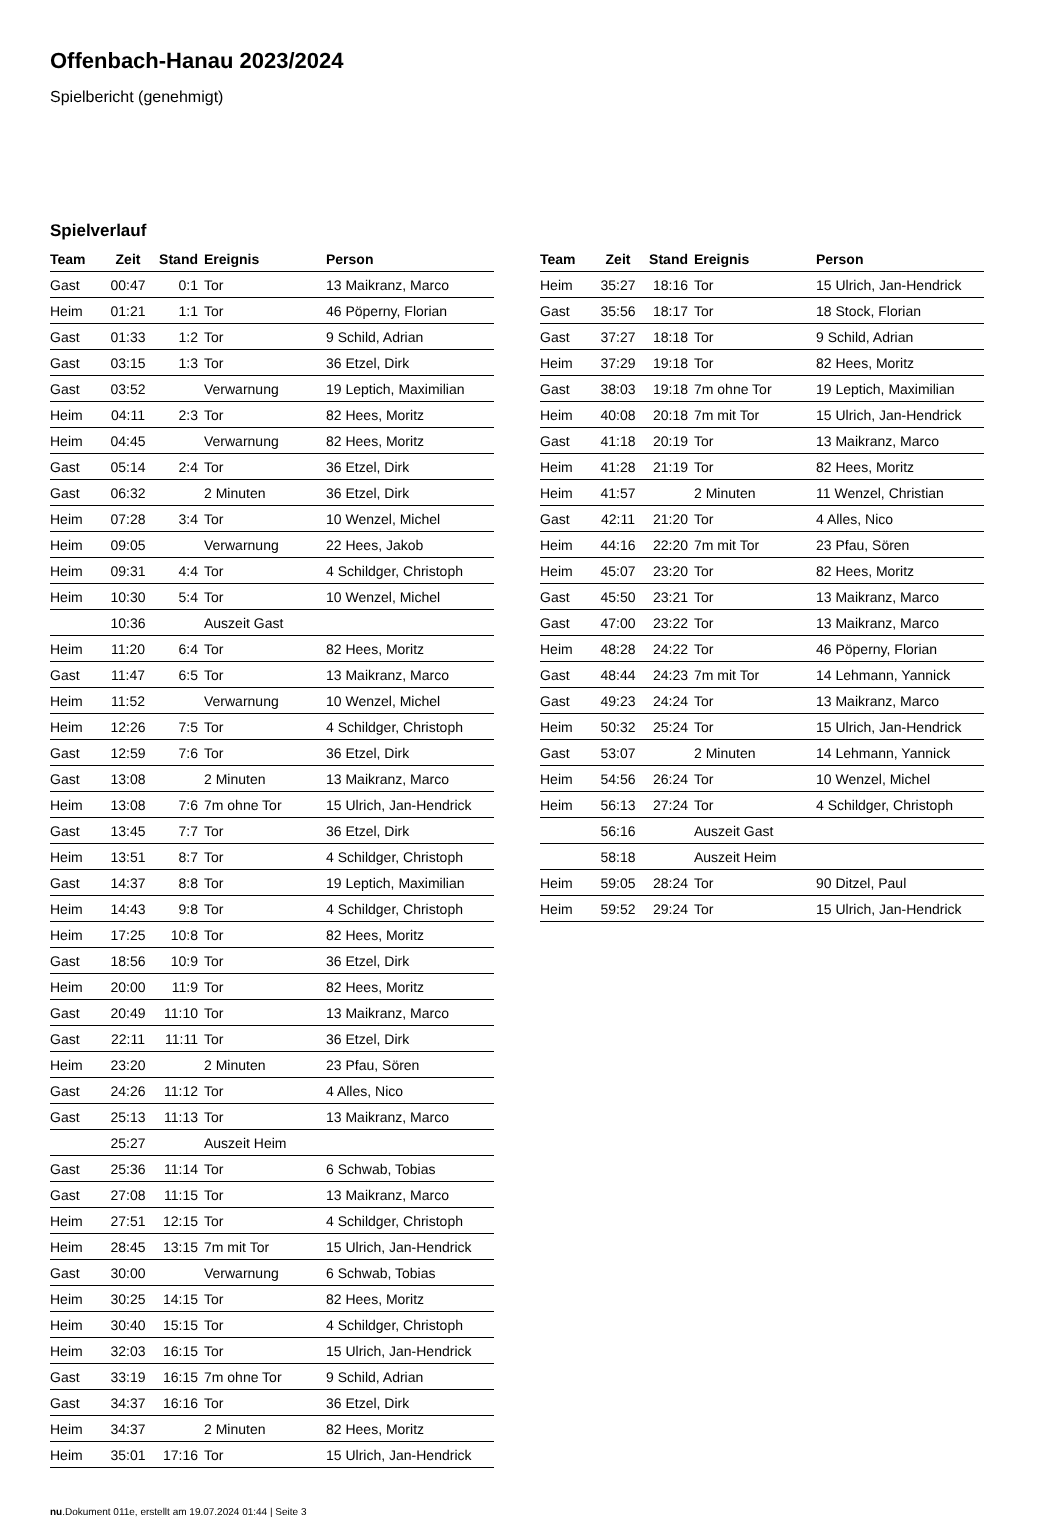Offenbach-Hanau 2023/2024
Spielbericht (genehmigt)
Spielverlauf
| Team | Zeit | Stand | Ereignis | Person |
| --- | --- | --- | --- | --- |
| Gast | 00:47 | 0:1 | Tor | 13 Maikranz, Marco |
| Heim | 01:21 | 1:1 | Tor | 46 Pöperny, Florian |
| Gast | 01:33 | 1:2 | Tor | 9 Schild, Adrian |
| Gast | 03:15 | 1:3 | Tor | 36 Etzel, Dirk |
| Gast | 03:52 | | Verwarnung | 19 Leptich, Maximilian |
| Heim | 04:11 | 2:3 | Tor | 82 Hees, Moritz |
| Heim | 04:45 | | Verwarnung | 82 Hees, Moritz |
| Gast | 05:14 | 2:4 | Tor | 36 Etzel, Dirk |
| Gast | 06:32 | | 2 Minuten | 36 Etzel, Dirk |
| Heim | 07:28 | 3:4 | Tor | 10 Wenzel, Michel |
| Heim | 09:05 | | Verwarnung | 22 Hees, Jakob |
| Heim | 09:31 | 4:4 | Tor | 4 Schildger, Christoph |
| Heim | 10:30 | 5:4 | Tor | 10 Wenzel, Michel |
| | 10:36 | | Auszeit Gast | |
| Heim | 11:20 | 6:4 | Tor | 82 Hees, Moritz |
| Gast | 11:47 | 6:5 | Tor | 13 Maikranz, Marco |
| Heim | 11:52 | | Verwarnung | 10 Wenzel, Michel |
| Heim | 12:26 | 7:5 | Tor | 4 Schildger, Christoph |
| Gast | 12:59 | 7:6 | Tor | 36 Etzel, Dirk |
| Gast | 13:08 | | 2 Minuten | 13 Maikranz, Marco |
| Heim | 13:08 | 7:6 | 7m ohne Tor | 15 Ulrich, Jan-Hendrick |
| Gast | 13:45 | 7:7 | Tor | 36 Etzel, Dirk |
| Heim | 13:51 | 8:7 | Tor | 4 Schildger, Christoph |
| Gast | 14:37 | 8:8 | Tor | 19 Leptich, Maximilian |
| Heim | 14:43 | 9:8 | Tor | 4 Schildger, Christoph |
| Heim | 17:25 | 10:8 | Tor | 82 Hees, Moritz |
| Gast | 18:56 | 10:9 | Tor | 36 Etzel, Dirk |
| Heim | 20:00 | 11:9 | Tor | 82 Hees, Moritz |
| Gast | 20:49 | 11:10 | Tor | 13 Maikranz, Marco |
| Gast | 22:11 | 11:11 | Tor | 36 Etzel, Dirk |
| Heim | 23:20 | | 2 Minuten | 23 Pfau, Sören |
| Gast | 24:26 | 11:12 | Tor | 4 Alles, Nico |
| Gast | 25:13 | 11:13 | Tor | 13 Maikranz, Marco |
| | 25:27 | | Auszeit Heim | |
| Gast | 25:36 | 11:14 | Tor | 6 Schwab, Tobias |
| Gast | 27:08 | 11:15 | Tor | 13 Maikranz, Marco |
| Heim | 27:51 | 12:15 | Tor | 4 Schildger, Christoph |
| Heim | 28:45 | 13:15 | 7m mit Tor | 15 Ulrich, Jan-Hendrick |
| Gast | 30:00 | | Verwarnung | 6 Schwab, Tobias |
| Heim | 30:25 | 14:15 | Tor | 82 Hees, Moritz |
| Heim | 30:40 | 15:15 | Tor | 4 Schildger, Christoph |
| Heim | 32:03 | 16:15 | Tor | 15 Ulrich, Jan-Hendrick |
| Gast | 33:19 | 16:15 | 7m ohne Tor | 9 Schild, Adrian |
| Gast | 34:37 | 16:16 | Tor | 36 Etzel, Dirk |
| Heim | 34:37 | | 2 Minuten | 82 Hees, Moritz |
| Heim | 35:01 | 17:16 | Tor | 15 Ulrich, Jan-Hendrick |
| Team | Zeit | Stand | Ereignis | Person |
| --- | --- | --- | --- | --- |
| Heim | 35:27 | 18:16 | Tor | 15 Ulrich, Jan-Hendrick |
| Gast | 35:56 | 18:17 | Tor | 18 Stock, Florian |
| Gast | 37:27 | 18:18 | Tor | 9 Schild, Adrian |
| Heim | 37:29 | 19:18 | Tor | 82 Hees, Moritz |
| Gast | 38:03 | 19:18 | 7m ohne Tor | 19 Leptich, Maximilian |
| Heim | 40:08 | 20:18 | 7m mit Tor | 15 Ulrich, Jan-Hendrick |
| Gast | 41:18 | 20:19 | Tor | 13 Maikranz, Marco |
| Heim | 41:28 | 21:19 | Tor | 82 Hees, Moritz |
| Heim | 41:57 | | 2 Minuten | 11 Wenzel, Christian |
| Gast | 42:11 | 21:20 | Tor | 4 Alles, Nico |
| Heim | 44:16 | 22:20 | 7m mit Tor | 23 Pfau, Sören |
| Heim | 45:07 | 23:20 | Tor | 82 Hees, Moritz |
| Gast | 45:50 | 23:21 | Tor | 13 Maikranz, Marco |
| Gast | 47:00 | 23:22 | Tor | 13 Maikranz, Marco |
| Heim | 48:28 | 24:22 | Tor | 46 Pöperny, Florian |
| Gast | 48:44 | 24:23 | 7m mit Tor | 14 Lehmann, Yannick |
| Gast | 49:23 | 24:24 | Tor | 13 Maikranz, Marco |
| Heim | 50:32 | 25:24 | Tor | 15 Ulrich, Jan-Hendrick |
| Gast | 53:07 | | 2 Minuten | 14 Lehmann, Yannick |
| Heim | 54:56 | 26:24 | Tor | 10 Wenzel, Michel |
| Heim | 56:13 | 27:24 | Tor | 4 Schildger, Christoph |
| | 56:16 | | Auszeit Gast | |
| | 58:18 | | Auszeit Heim | |
| Heim | 59:05 | 28:24 | Tor | 90 Ditzel, Paul |
| Heim | 59:52 | 29:24 | Tor | 15 Ulrich, Jan-Hendrick |
nu.Dokument 011e, erstellt am 19.07.2024 01:44 | Seite 3